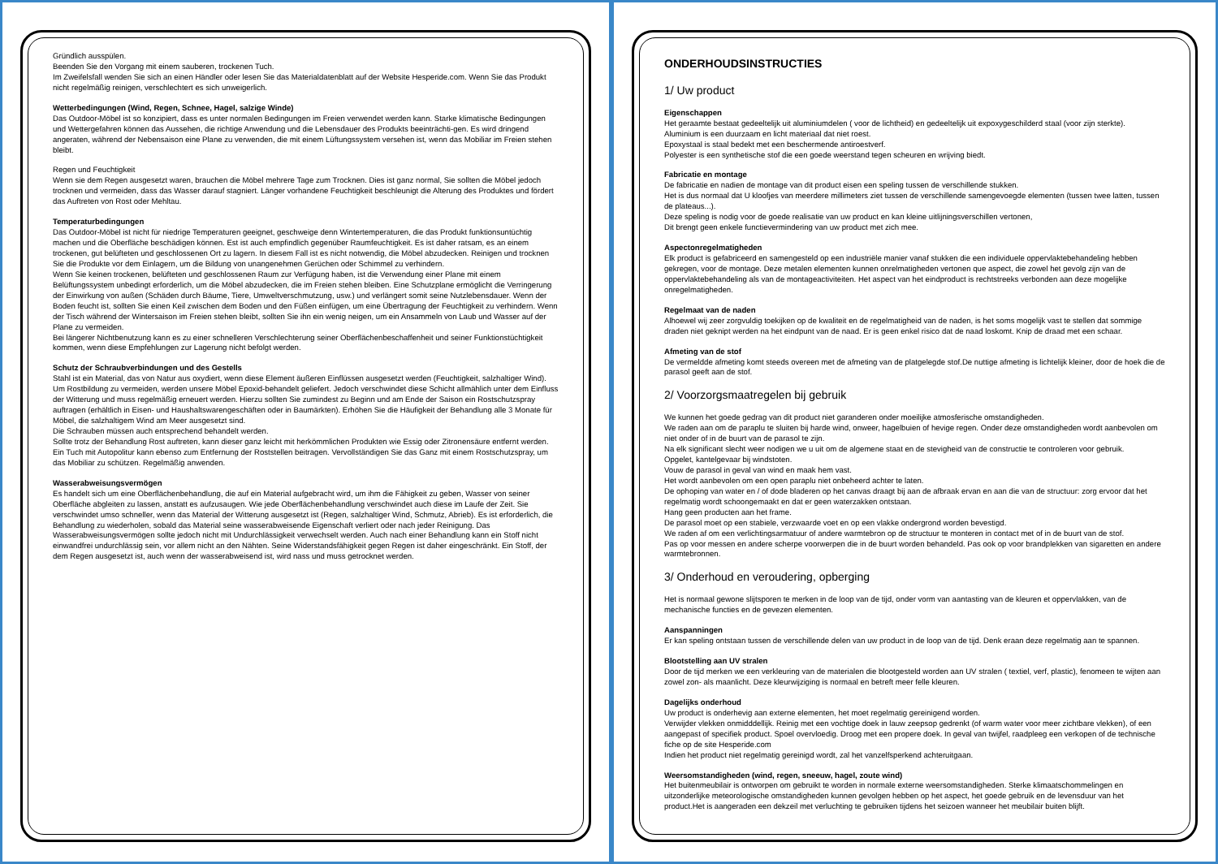Gründlich ausspülen.
Beenden Sie den Vorgang mit einem sauberen, trockenen Tuch.
Im Zweifelsfall wenden Sie sich an einen Händler oder lesen Sie das Materialdatenblatt auf der Website Hesperide.com. Wenn Sie das Produkt nicht regelmäßig reinigen, verschlechtert es sich unweigerlich.
Wetterbedingungen (Wind, Regen, Schnee, Hagel, salzige Winde)
Das Outdoor-Möbel ist so konzipiert, dass es unter normalen Bedingungen im Freien verwendet werden kann. Starke klimatische Bedingungen und Wettergefahren können das Aussehen, die richtige Anwendung und die Lebensdauer des Produkts beeinträchti-gen. Es wird dringend angeraten, während der Nebensaison eine Plane zu verwenden, die mit einem Lüftungssystem versehen ist, wenn das Mobiliar im Freien stehen bleibt.
Regen und Feuchtigkeit
Wenn sie dem Regen ausgesetzt waren, brauchen die Möbel mehrere Tage zum Trocknen. Dies ist ganz normal, Sie sollten die Möbel jedoch trocknen und vermeiden, dass das Wasser darauf stagniert. Länger vorhandene Feuchtigkeit beschleunigt die Alterung des Produktes und fördert das Auftreten von Rost oder Mehltau.
Temperaturbedingungen
Das Outdoor-Möbel ist nicht für niedrige Temperaturen geeignet, geschweige denn Wintertemperaturen, die das Produkt funktionsuntüchtig machen und die Oberfläche beschädigen können. Est ist auch empfindlich gegenüber Raumfeuchtigkeit. Es ist daher ratsam, es an einem trockenen, gut belüfteten und geschlossenen Ort zu lagern. In diesem Fall ist es nicht notwendig, die Möbel abzudecken. Reinigen und trocknen Sie die Produkte vor dem Einlagern, um die Bildung von unangenehmen Gerüchen oder Schimmel zu verhindern.
Wenn Sie keinen trockenen, belüfteten und geschlossenen Raum zur Verfügung haben, ist die Verwendung einer Plane mit einem Belüftungssystem unbedingt erforderlich, um die Möbel abzudecken, die im Freien stehen bleiben. Eine Schutzplane ermöglicht die Verringerung der Einwirkung von außen (Schäden durch Bäume, Tiere, Umweltverschmutzung, usw.) und verlängert somit seine Nutzlebensdauer. Wenn der Boden feucht ist, sollten Sie einen Keil zwischen dem Boden und den Füßen einfügen, um eine Übertragung der Feuchtigkeit zu verhindern. Wenn der Tisch während der Wintersaison im Freien stehen bleibt, sollten Sie ihn ein wenig neigen, um ein Ansammeln von Laub und Wasser auf der Plane zu vermeiden.
Bei längerer Nichtbenutzung kann es zu einer schnelleren Verschlechterung seiner Oberflächenbeschaffenheit und seiner Funktionstüchtigkeit kommen, wenn diese Empfehlungen zur Lagerung nicht befolgt werden.
Schutz der Schraubverbindungen und des Gestells
Stahl ist ein Material, das von Natur aus oxydiert, wenn diese Element äußeren Einflüssen ausgesetzt werden (Feuchtigkeit, salzhaltiger Wind). Um Rostbildung zu vermeiden, werden unsere Möbel Epoxid-behandelt geliefert. Jedoch verschwindet diese Schicht allmählich unter dem Einfluss der Witterung und muss regelmäßig erneuert werden. Hierzu sollten Sie zumindest zu Beginn und am Ende der Saison ein Rostschutzspray auftragen (erhältlich in Eisen- und Haushaltswarengeschäften oder in Baumärkten). Erhöhen Sie die Häufigkeit der Behandlung alle 3 Monate für Möbel, die salzhaltigem Wind am Meer ausgesetzt sind.
Die Schrauben müssen auch entsprechend behandelt werden.
Sollte trotz der Behandlung Rost auftreten, kann dieser ganz leicht mit herkömmlichen Produkten wie Essig oder Zitronensäure entfernt werden. Ein Tuch mit Autopolitur kann ebenso zum Entfernung der Roststellen beitragen. Vervollständigen Sie das Ganz mit einem Rostschutzspray, um das Mobiliar zu schützen. Regelmäßig anwenden.
Wasserabweisungsvermögen
Es handelt sich um eine Oberflächenbehandlung, die auf ein Material aufgebracht wird, um ihm die Fähigkeit zu geben, Wasser von seiner Oberfläche abgleiten zu lassen, anstatt es aufzusaugen. Wie jede Oberflächenbehandlung verschwindet auch diese im Laufe der Zeit. Sie verschwindet umso schneller, wenn das Material der Witterung ausgesetzt ist (Regen, salzhaltiger Wind, Schmutz, Abrieb). Es ist erforderlich, die Behandlung zu wiederholen, sobald das Material seine wasserabweisende Eigenschaft verliert oder nach jeder Reinigung. Das Wasserabweisungsvermögen sollte jedoch nicht mit Undurchlässigkeit verwechselt werden. Auch nach einer Behandlung kann ein Stoff nicht einwandfrei undurchlässig sein, vor allem nicht an den Nähten. Seine Widerstandsfähigkeit gegen Regen ist daher eingeschränkt. Ein Stoff, der dem Regen ausgesetzt ist, auch wenn der wasserabweisend ist, wird nass und muss getrocknet werden.
ONDERHOUDSINSTRUCTIES
1/ Uw product
Eigenschappen
Het geraamte bestaat gedeeltelijk uit aluminiumdelen ( voor de lichtheid) en gedeeltelijk uit expoxygeschilderd staal (voor zijn sterkte).
Aluminium is een duurzaam en licht materiaal dat niet roest.
Epoxystaal is staal bedekt met een beschermende antiroestverf.
Polyester is een synthetische stof die een goede weerstand tegen scheuren en wrijving biedt.
Fabricatie en montage
De fabricatie en nadien de montage van dit product eisen een speling tussen de verschillende stukken.
Het is dus normaal dat U kloofjes van meerdere millimeters ziet tussen de verschillende samengevoegde elementen (tussen twee latten, tussen de plateaus...).
Deze speling is nodig voor de goede realisatie van uw product en kan kleine uitlijningsverschillen vertonen,
Dit brengt geen enkele functievermindering van uw product met zich mee.
Aspectonregelmatigheden
Elk product is gefabriceerd en samengesteld op een industriële manier vanaf stukken die een individuele oppervlaktebehandeling hebben gekregen, voor de montage. Deze metalen elementen kunnen onrelmatigheden vertonen que aspect, die zowel het gevolg zijn van de oppervlaktebehandeling als van de montageactiviteiten. Het aspect van het eindproduct is rechtstreeks verbonden aan deze mogelijke onregelmatigheden.
Regelmaat van de naden
Alhoewel wij zeer zorgvuldig toekijken op de kwaliteit en de regelmatigheid van de naden, is het soms mogelijk vast te stellen dat sommige draden niet geknipt werden na het eindpunt van de naad. Er is geen enkel risico dat de naad loskomt. Knip de draad met een schaar.
Afmeting van de stof
De vermeldde afmeting komt steeds overeen met de afmeting van de platgelegde stof.De nuttige afmeting is lichtelijk kleiner, door de hoek die de parasol geeft aan de stof.
2/ Voorzorgsmaatregelen bij gebruik
We kunnen het goede gedrag van dit product niet garanderen onder moeilijke atmosferische omstandigheden.
We raden aan om de paraplu te sluiten bij harde wind, onweer, hagelbuien of hevige regen. Onder deze omstandigheden wordt aanbevolen om niet onder of in de buurt van de parasol te zijn.
Na elk significant slecht weer nodigen we u uit om de algemene staat en de stevigheid van de constructie te controleren voor gebruik.
Opgelet, kantelgevaar bij windstoten.
Vouw de parasol in geval van wind en maak hem vast.
Het wordt aanbevolen om een open paraplu niet onbeheerd achter te laten.
De ophoping van water en / of dode bladeren op het canvas draagt bij aan de afbraak ervan en aan die van de structuur: zorg ervoor dat het regelmatig wordt schoongemaakt en dat er geen waterzakken ontstaan.
Hang geen producten aan het frame.
De parasol moet op een stabiele, verzwaarde voet en op een vlakke ondergrond worden bevestigd.
We raden af om een verlichtingsarmatuur of andere warmtebron op de structuur te monteren in contact met of in de buurt van de stof.
Pas op voor messen en andere scherpe voorwerpen die in de buurt worden behandeld. Pas ook op voor brandplekken van sigaretten en andere warmtebronnen.
3/ Onderhoud en veroudering, opberging
Het is normaal gewone slijtsporen te merken in de loop van de tijd, onder vorm van aantasting van de kleuren et oppervlakken, van de mechanische functies en de gevezen elementen.
Aanspanningen
Er kan speling ontstaan tussen de verschillende delen van uw product in de loop van de tijd. Denk eraan deze regelmatig aan te spannen.
Blootstelling aan UV stralen
Door de tijd merken we een verkleuring van de materialen die blootgesteld worden aan UV stralen ( textiel, verf, plastic), fenomeen te wijten aan zowel zon- als maanlicht. Deze kleurwijziging is normaal en betreft meer felle kleuren.
Dagelijks onderhoud
Uw product is onderhevig aan externe elementen, het moet regelmatig gereinigend worden.
Verwijder vlekken onmidddellijk. Reinig met een vochtige doek in lauw zeepsop gedrenkt (of warm water voor meer zichtbare vlekken), of een aangepast of specifiek product. Spoel overvloedig. Droog met een propere doek. In geval van twijfel, raadpleeg een verkopen of de technische fiche op de site Hesperide.com
Indien het product niet regelmatig gereinigd wordt, zal het vanzelfsperkend achteruitgaan.
Weersomstandigheden (wind, regen, sneeuw, hagel, zoute wind)
Het buitenmeubilair is ontworpen om gebruikt te worden in normale externe weersomstandigheden. Sterke klimaatschommelingen en uitzonderlijke meteorologische omstandigheden kunnen gevolgen hebben op het aspect, het goede gebruik en de levensduur van het product.Het is aangeraden een dekzeil met verluchting te gebruiken tijdens het seizoen wanneer het meubilair buiten blijft.